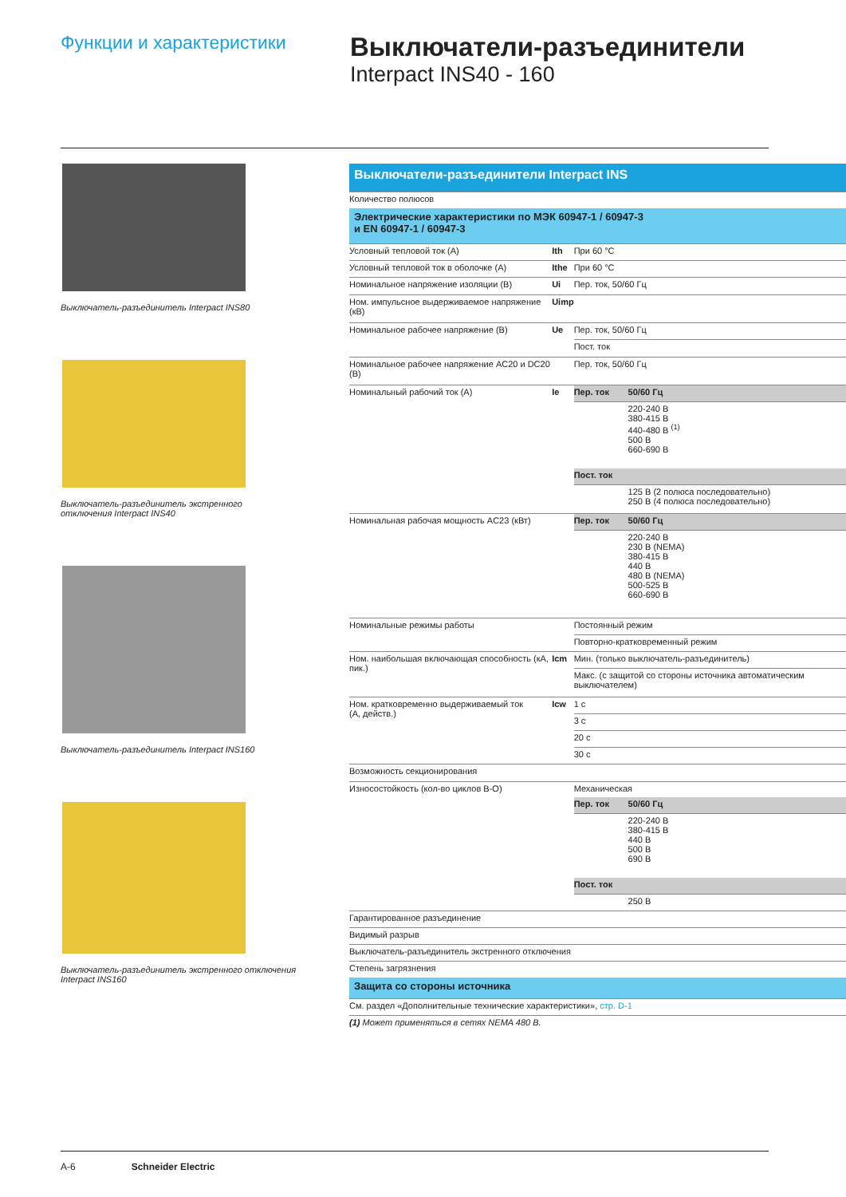Функции и характеристики
Выключатели-разъединители
Interpact INS40 - 160
Выключатель-разъединитель Interpact INS80
Выключатель-разъединитель экстренного
отключения Interpact INS40
Выключатель-разъединитель Interpact INS160
Выключатель-разъединитель экстренного отключения
Interpact INS160
| Выключатели-разъединители Interpact INS | | | |
| Количество полюсов | | | |
| Электрические характеристики по МЭК 60947-1 / 60947-3 и EN 60947-1 / 60947-3 | | | |
| Условный тепловой ток (А) | Ith | При 60 °C | |
| Условный тепловой ток в оболочке (А) | Ithe | При 60 °C | |
| Номинальное напряжение изоляции (В) | Ui | Пер. ток, 50/60 Гц | |
| Ном. импульсное выдерживаемое напряжение (кВ) | Uimp | | |
| Номинальное рабочее напряжение (В) | Ue | Пер. ток, 50/60 Гц | |
| | | Пост. ток | |
| Номинальное рабочее напряжение AC20 и DC20 (В) | | Пер. ток, 50/60 Гц | |
| Номинальный рабочий ток (А) | Ie | Пер. ток | 50/60 Гц |
| | | | 220-240 В 380-415 В 440-480 В <sup>(1)</sup> 500 В 660-690 В |
| | | Пост. ток | |
| | | | 125 В (2 полюса последовательно) 250 В (4 полюса последовательно) |
| Номинальная рабочая мощность AC23 (кВт) | | Пер. ток | 50/60 Гц |
| | | | 220-240 В 230 В (NEMA) 380-415 В 440 В 480 В (NEMA) 500-525 В 660-690 В |
| Номинальные режимы работы | | Постоянный режим | |
| | | Повторно-кратковременный режим | |
| Ном. наибольшая включающая способность (кА, пик.) | Icm | Мин. (только выключатель-разъединитель) | |
| | | Макс. (с защитой со стороны источника автоматическим выключателем) | |
| Ном. кратковременно выдерживаемый ток (А, действ.) | Icw | 1 с | |
| | | 3 с | |
| | | 20 с | |
| | | 30 с | |
| Возможность секционирования | | | |
| Износостойкость (кол-во циклов В-О) | | Механическая | |
| | | Пер. ток | 50/60 Гц |
| | | | 220-240 В 380-415 В 440 В 500 В 690 В |
| | | Пост. ток | |
| | | | 250 В |
| Гарантированное разъединение | | | |
| Видимый разрыв | | | |
| Выключатель-разъединитель экстренного отключения | | | |
| Степень загрязнения | | | |
| Защита со стороны источника | | | |
| См. раздел «Дополнительные технические характеристики», стр. D-1 | | | |
| (1) Может применяться в сетях NEMA 480 В. | | | |
A-6 Schneider Electric